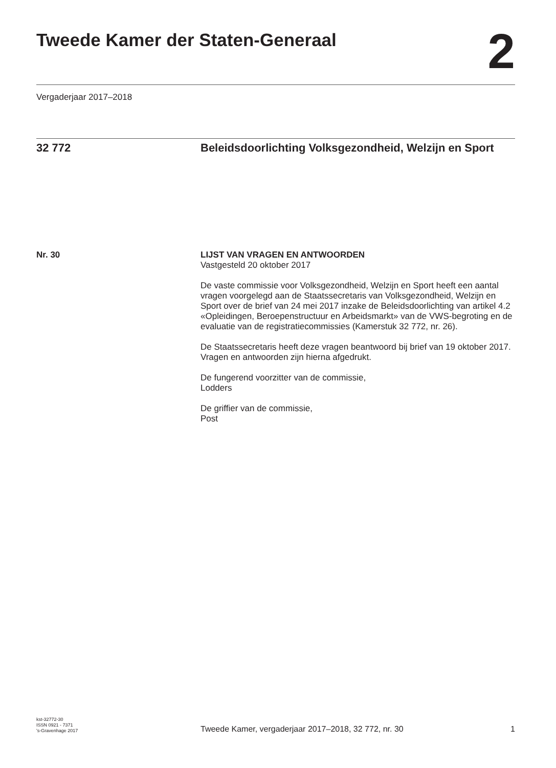Tweede Kamer der Staten-Generaal
2
Vergaderjaar 2017–2018
32 772 Beleidsdoorlichting Volksgezondheid, Welzijn en Sport
Nr. 30
LIJST VAN VRAGEN EN ANTWOORDEN
Vastgesteld 20 oktober 2017
De vaste commissie voor Volksgezondheid, Welzijn en Sport heeft een aantal vragen voorgelegd aan de Staatssecretaris van Volksgezondheid, Welzijn en Sport over de brief van 24 mei 2017 inzake de Beleidsdoor­lichting van artikel 4.2 «Opleidingen, Beroepenstructuur en Arbeidsmarkt» van de VWS-begroting en de evaluatie van de registratiecommissies (Kamerstuk 32 772, nr. 26).
De Staatssecretaris heeft deze vragen beantwoord bij brief van 19 oktober 2017. Vragen en antwoorden zijn hierna afgedrukt.
De fungerend voorzitter van de commissie,
Lodders
De griffier van de commissie,
Post
kst-32772-30
ISSN 0921 - 7371
's-Gravenhage 2017
Tweede Kamer, vergaderjaar 2017–2018, 32 772, nr. 30
1